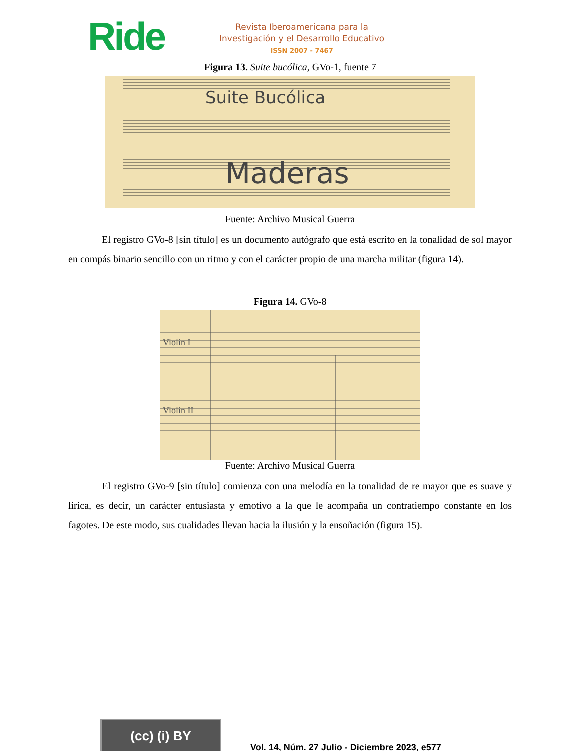Ride
Revista Iberoamericana para la
Investigación y el Desarrollo Educativo
ISSN 2007 - 7467
Figura 13. Suite bucólica, GVo-1, fuente 7
Suite Bucólica
Maderas
Fuente: Archivo Musical Guerra
El registro GVo-8 [sin título] es un documento autógrafo que está escrito en la tonalidad de sol mayor en compás binario sencillo con un ritmo y con el carácter propio de una marcha militar (figura 14).
Figura 14. GVo-8
Violin I
Violin II
Fuente: Archivo Musical Guerra
El registro GVo-9 [sin título] comienza con una melodía en la tonalidad de re mayor que es suave y lírica, es decir, un carácter entusiasta y emotivo a la que le acompaña un contratiempo constante en los fagotes. De este modo, sus cualidades llevan hacia la ilusión y la ensoñación (figura 15).
(cc) (i) BY
Vol. 14, Núm. 27 Julio - Diciembre 2023, e577